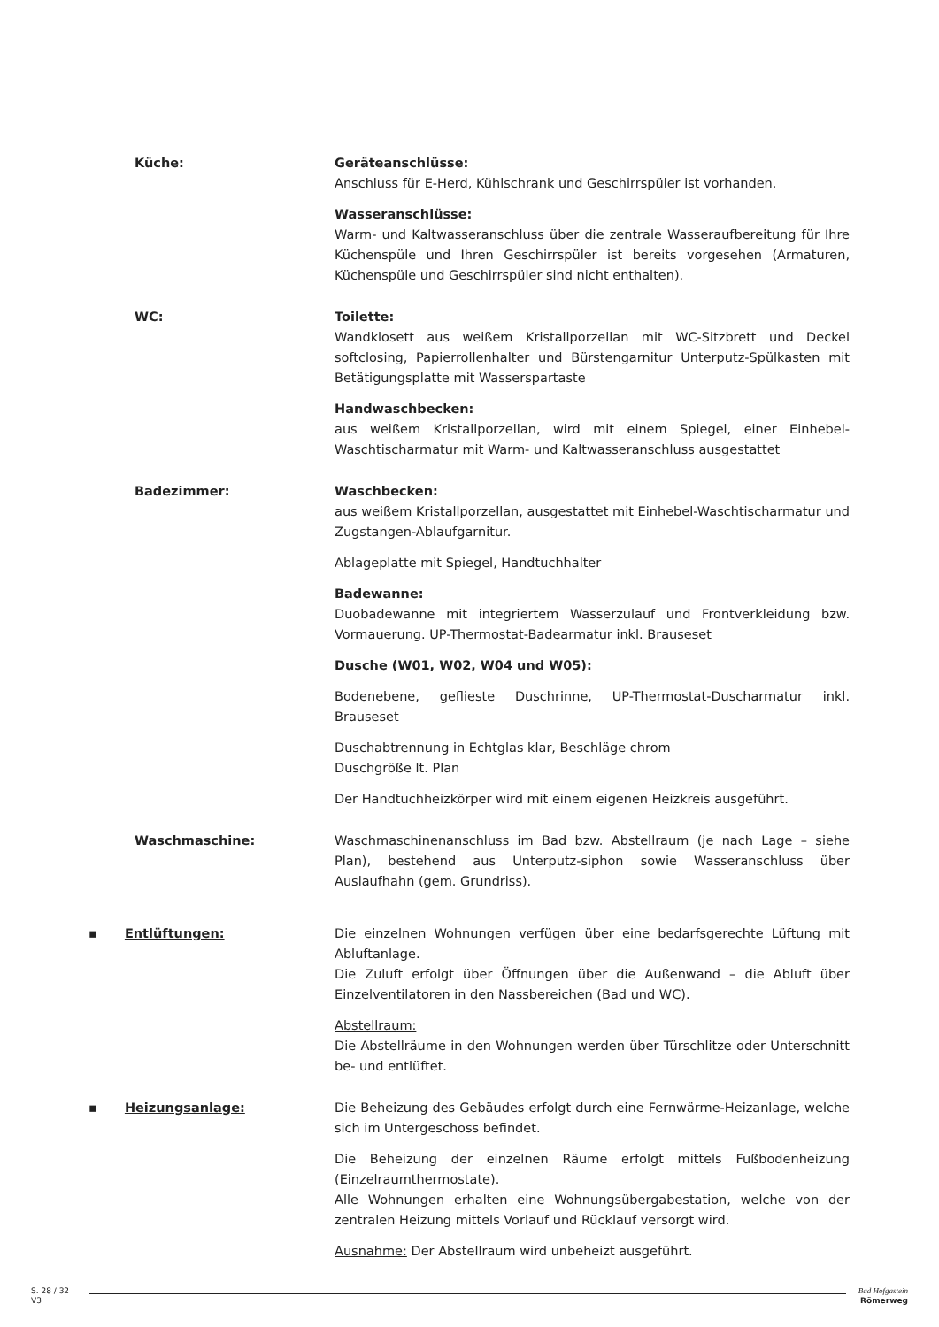Küche: Geräteanschlüsse:
Anschluss für E-Herd, Kühlschrank und Geschirrspüler ist vorhanden.
Wasseranschlüsse:
Warm- und Kaltwasseranschluss über die zentrale Wasseraufbereitung für Ihre Küchenspüle und Ihren Geschirrspüler ist bereits vorgesehen (Armaturen, Küchenspüle und Geschirrspüler sind nicht enthalten).
WC: Toilette:
Wandklosett aus weißem Kristallporzellan mit WC-Sitzbrett und Deckel softclosing, Papierrollenhalter und Bürstengarnitur Unterputz-Spülkasten mit Betätigungsplatte mit Wasserspartaste
Handwaschbecken:
aus weißem Kristallporzellan, wird mit einem Spiegel, einer Einhebel-Waschtischarmatur mit Warm- und Kaltwasseranschluss ausgestattet
Badezimmer: Waschbecken:
aus weißem Kristallporzellan, ausgestattet mit Einhebel-Waschtischarmatur und Zugstangen-Ablaufgarnitur.
Ablageplatte mit Spiegel, Handtuchhalter
Badewanne:
Duobadewanne mit integriertem Wasserzulauf und Frontverkleidung bzw. Vormauerung. UP-Thermostat-Badearmatur inkl. Brauseset
Dusche (W01, W02, W04 und W05):
Bodenebene, geflieste Duschrinne, UP-Thermostat-Duscharmatur inkl. Brauseset
Duschabtrennung in Echtglas klar, Beschläge chrom
Duschgröße lt. Plan
Der Handtuchheizkörper wird mit einem eigenen Heizkreis ausgeführt.
Waschmaschine: Waschmaschinenanschluss im Bad bzw. Abstellraum (je nach Lage – siehe Plan), bestehend aus Unterputz-siphon sowie Wasseranschluss über Auslaufhahn (gem. Grundriss).
▪ Entlüftungen: Die einzelnen Wohnungen verfügen über eine bedarfsgerechte Lüftung mit Abluftanlage.
Die Zuluft erfolgt über Öffnungen über die Außenwand – die Abluft über Einzelventilatoren in den Nassbereichen (Bad und WC).
Abstellraum:
Die Abstellräume in den Wohnungen werden über Türschlitze oder Unterschnitt be- und entlüftet.
▪ Heizungsanlage: Die Beheizung des Gebäudes erfolgt durch eine Fernwärme-Heizanlage, welche sich im Untergeschoss befindet.
Die Beheizung der einzelnen Räume erfolgt mittels Fußbodenheizung (Einzelraumthermostate).
Alle Wohnungen erhalten eine Wohnungsübergabestation, welche von der zentralen Heizung mittels Vorlauf und Rücklauf versorgt wird.
Ausnahme: Der Abstellraum wird unbeheizt ausgeführt.
S. 28 / 32
V3
Bad Hofgastein
Römerweg